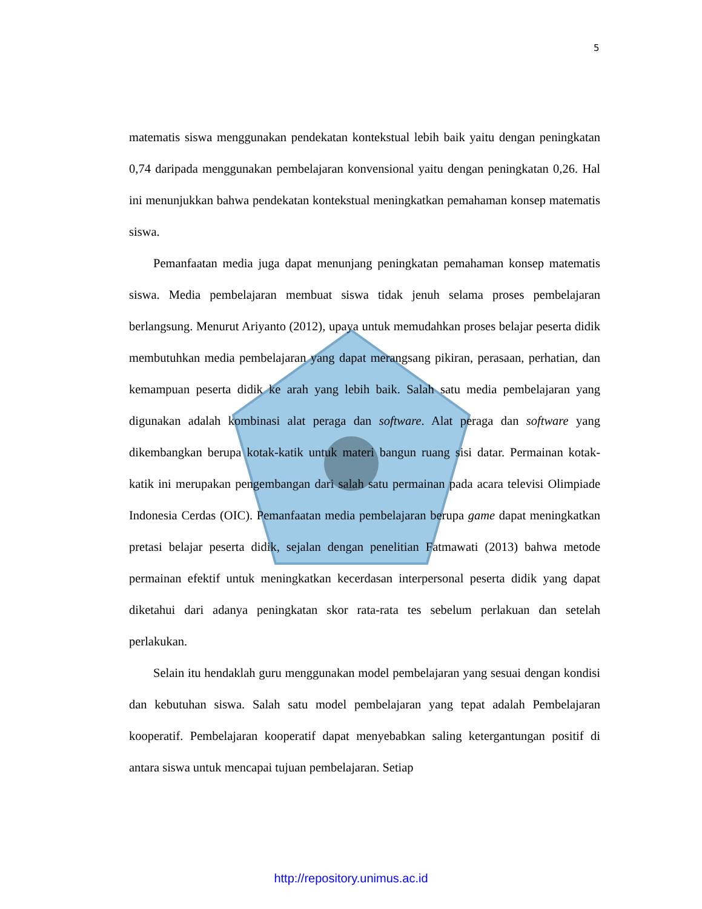5
matematis siswa menggunakan pendekatan kontekstual lebih baik yaitu dengan peningkatan 0,74 daripada menggunakan pembelajaran konvensional yaitu dengan peningkatan 0,26. Hal ini menunjukkan bahwa pendekatan kontekstual meningkatkan pemahaman konsep matematis siswa.
Pemanfaatan media juga dapat menunjang peningkatan pemahaman konsep matematis siswa. Media pembelajaran membuat siswa tidak jenuh selama proses pembelajaran berlangsung. Menurut Ariyanto (2012), upaya untuk memudahkan proses belajar peserta didik membutuhkan media pembelajaran yang dapat merangsang pikiran, perasaan, perhatian, dan kemampuan peserta didik ke arah yang lebih baik. Salah satu media pembelajaran yang digunakan adalah kombinasi alat peraga dan software. Alat peraga dan software yang dikembangkan berupa kotak-katik untuk materi bangun ruang sisi datar. Permainan kotak-katik ini merupakan pengembangan dari salah satu permainan pada acara televisi Olimpiade Indonesia Cerdas (OIC). Pemanfaatan media pembelajaran berupa game dapat meningkatkan pretasi belajar peserta didik, sejalan dengan penelitian Fatmawati (2013) bahwa metode permainan efektif untuk meningkatkan kecerdasan interpersonal peserta didik yang dapat diketahui dari adanya peningkatan skor rata-rata tes sebelum perlakuan dan setelah perlakukan.
Selain itu hendaklah guru menggunakan model pembelajaran yang sesuai dengan kondisi dan kebutuhan siswa. Salah satu model pembelajaran yang tepat adalah Pembelajaran kooperatif. Pembelajaran kooperatif dapat menyebabkan saling ketergantungan positif di antara siswa untuk mencapai tujuan pembelajaran. Setiap
http://repository.unimus.ac.id